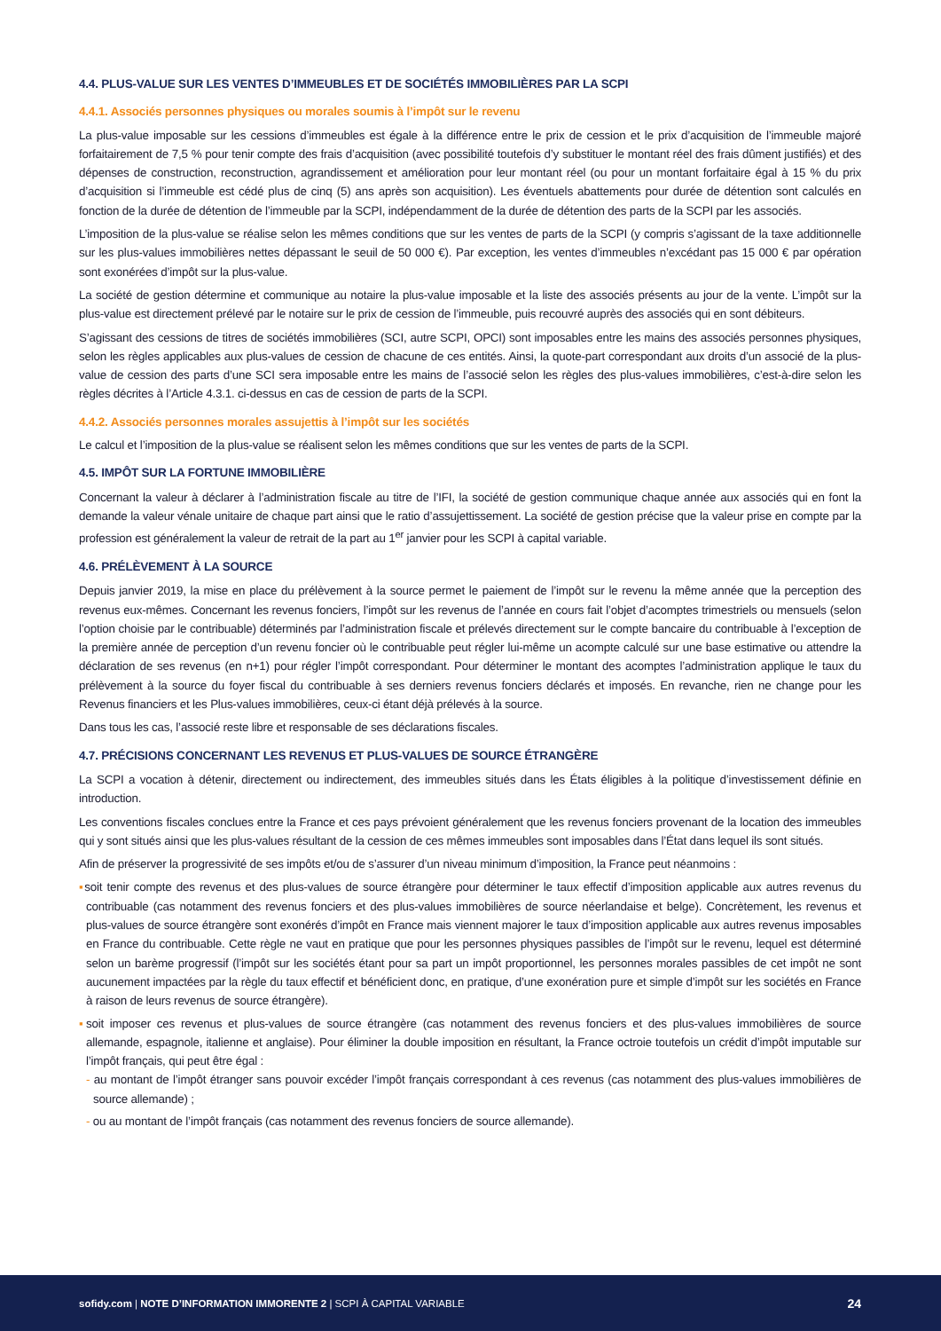4.4. PLUS-VALUE SUR LES VENTES D’IMMEUBLES ET DE SOCIÉTÉS IMMOBILIÈRES PAR LA SCPI
4.4.1. Associés personnes physiques ou morales soumis à l’impôt sur le revenu
La plus-value imposable sur les cessions d’immeubles est égale à la différence entre le prix de cession et le prix d’acquisition de l’immeuble majoré forfaitairement de 7,5 % pour tenir compte des frais d’acquisition (avec possibilité toutefois d’y substituer le montant réel des frais dûment justifiés) et des dépenses de construction, reconstruction, agrandissement et amélioration pour leur montant réel (ou pour un montant forfaitaire égal à 15 % du prix d’acquisition si l’immeuble est cédé plus de cinq (5) ans après son acquisition). Les éventuels abattements pour durée de détention sont calculés en fonction de la durée de détention de l’immeuble par la SCPI, indépendamment de la durée de détention des parts de la SCPI par les associés.
L’imposition de la plus-value se réalise selon les mêmes conditions que sur les ventes de parts de la SCPI (y compris s’agissant de la taxe additionnelle sur les plus-values immobilières nettes dépassant le seuil de 50 000 €). Par exception, les ventes d’immeubles n’excédant pas 15 000 € par opération sont exonérées d’impôt sur la plus-value.
La société de gestion détermine et communique au notaire la plus-value imposable et la liste des associés présents au jour de la vente. L’impôt sur la plus-value est directement prélevé par le notaire sur le prix de cession de l’immeuble, puis recouvré auprès des associés qui en sont débiteurs.
S’agissant des cessions de titres de sociétés immobilières (SCI, autre SCPI, OPCI) sont imposables entre les mains des associés personnes physiques, selon les règles applicables aux plus-values de cession de chacune de ces entités. Ainsi, la quote-part correspondant aux droits d’un associé de la plus-value de cession des parts d’une SCI sera imposable entre les mains de l’associé selon les règles des plus-values immobilières, c’est-à-dire selon les règles décrites à l’Article 4.3.1. ci-dessus en cas de cession de parts de la SCPI.
4.4.2. Associés personnes morales assujettis à l’impôt sur les sociétés
Le calcul et l’imposition de la plus-value se réalisent selon les mêmes conditions que sur les ventes de parts de la SCPI.
4.5. IMPÔT SUR LA FORTUNE IMMOBILIÈRE
Concernant la valeur à déclarer à l’administration fiscale au titre de l’IFI, la société de gestion communique chaque année aux associés qui en font la demande la valeur vénale unitaire de chaque part ainsi que le ratio d’assujettissement. La société de gestion précise que la valeur prise en compte par la profession est généralement la valeur de retrait de la part au 1<sup>er</sup> janvier pour les SCPI à capital variable.
4.6. PRÉLÈVEMENT À LA SOURCE
Depuis janvier 2019, la mise en place du prélèvement à la source permet le paiement de l’impôt sur le revenu la même année que la perception des revenus eux-mêmes. Concernant les revenus fonciers, l’impôt sur les revenus de l’année en cours fait l’objet d’acomptes trimestriels ou mensuels (selon l’option choisie par le contribuable) déterminés par l’administration fiscale et prélevés directement sur le compte bancaire du contribuable à l’exception de la première année de perception d’un revenu foncier où le contribuable peut régler lui-même un acompte calculé sur une base estimative ou attendre la déclaration de ses revenus (en n+1) pour régler l’impôt correspondant. Pour déterminer le montant des acomptes l’administration applique le taux du prélèvement à la source du foyer fiscal du contribuable à ses derniers revenus fonciers déclarés et imposés. En revanche, rien ne change pour les Revenus financiers et les Plus-values immobilières, ceux-ci étant déjà prélevés à la source.
Dans tous les cas, l’associé reste libre et responsable de ses déclarations fiscales.
4.7. PRÉCISIONS CONCERNANT LES REVENUS ET PLUS-VALUES DE SOURCE ÉTRANGÈRE
La SCPI a vocation à détenir, directement ou indirectement, des immeubles situés dans les États éligibles à la politique d’investissement définie en introduction.
Les conventions fiscales conclues entre la France et ces pays prévoient généralement que les revenus fonciers provenant de la location des immeubles qui y sont situés ainsi que les plus-values résultant de la cession de ces mêmes immeubles sont imposables dans l’État dans lequel ils sont situés.
Afin de préserver la progressivité de ses impôts et/ou de s’assurer d’un niveau minimum d’imposition, la France peut néanmoins :
▪soit tenir compte des revenus et des plus-values de source étrangère pour déterminer le taux effectif d’imposition applicable aux autres revenus du contribuable (cas notamment des revenus fonciers et des plus-values immobilières de source néerlandaise et belge). Concrètement, les revenus et plus-values de source étrangère sont exonérés d’impôt en France mais viennent majorer le taux d’imposition applicable aux autres revenus imposables en France du contribuable. Cette règle ne vaut en pratique que pour les personnes physiques passibles de l’impôt sur le revenu, lequel est déterminé selon un barème progressif (l’impôt sur les sociétés étant pour sa part un impôt proportionnel, les personnes morales passibles de cet impôt ne sont aucunement impactées par la règle du taux effectif et bénéficient donc, en pratique, d’une exonération pure et simple d’impôt sur les sociétés en France à raison de leurs revenus de source étrangère).
▪soit imposer ces revenus et plus-values de source étrangère (cas notamment des revenus fonciers et des plus-values immobilières de source allemande, espagnole, italienne et anglaise). Pour éliminer la double imposition en résultant, la France octroie toutefois un crédit d’impôt imputable sur l’impôt français, qui peut être égal :
- au montant de l’impôt étranger sans pouvoir excéder l’impôt français correspondant à ces revenus (cas notamment des plus-values immobilières de source allemande) ;
- ou au montant de l’impôt français (cas notamment des revenus fonciers de source allemande).
sofidy.com | NOTE D’INFORMATION IMMORENTE 2 | SCPI À CAPITAL VARIABLE 24